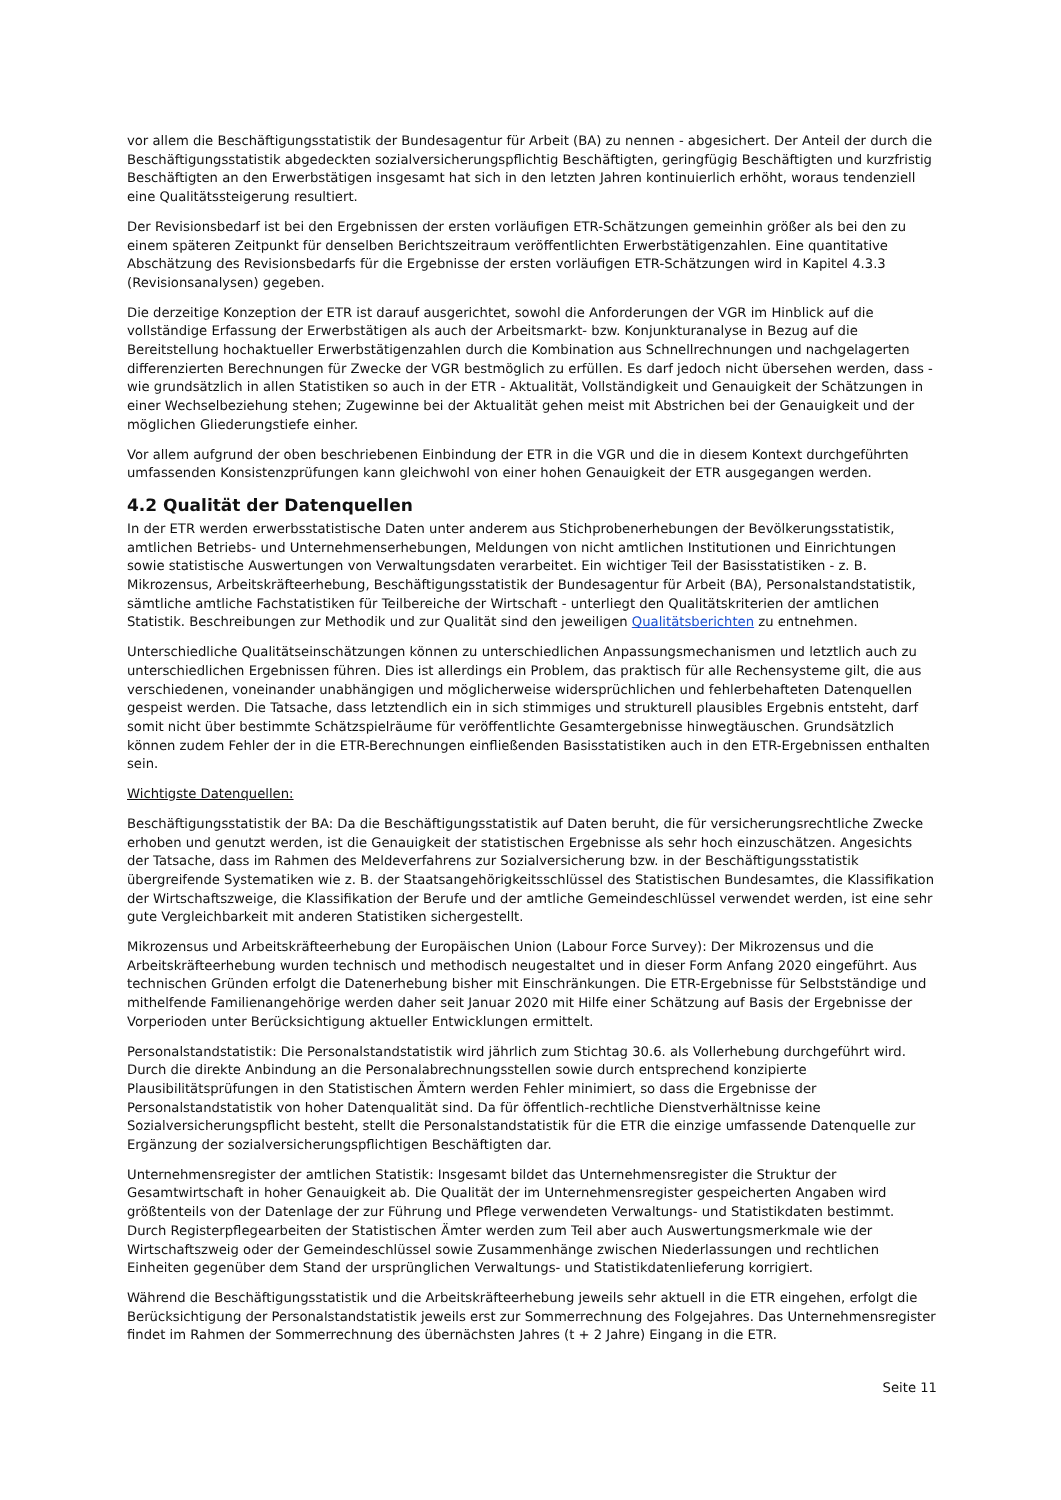vor allem die Beschäftigungsstatistik der Bundesagentur für Arbeit (BA) zu nennen - abgesichert. Der Anteil der durch die Beschäftigungsstatistik abgedeckten sozialversicherungspflichtig Beschäftigten, geringfügig Beschäftigten und kurzfristig Beschäftigten an den Erwerbstätigen insgesamt hat sich in den letzten Jahren kontinuierlich erhöht, woraus tendenziell eine Qualitätssteigerung resultiert.
Der Revisionsbedarf ist bei den Ergebnissen der ersten vorläufigen ETR-Schätzungen gemeinhin größer als bei den zu einem späteren Zeitpunkt für denselben Berichtszeitraum veröffentlichten Erwerbstätigenzahlen. Eine quantitative Abschätzung des Revisionsbedarfs für die Ergebnisse der ersten vorläufigen ETR-Schätzungen wird in Kapitel 4.3.3 (Revisionsanalysen) gegeben.
Die derzeitige Konzeption der ETR ist darauf ausgerichtet, sowohl die Anforderungen der VGR im Hinblick auf die vollständige Erfassung der Erwerbstätigen als auch der Arbeitsmarkt- bzw. Konjunkturanalyse in Bezug auf die Bereitstellung hochaktueller Erwerbstätigenzahlen durch die Kombination aus Schnellrechnungen und nachgelagerten differenzierten Berechnungen für Zwecke der VGR bestmöglich zu erfüllen. Es darf jedoch nicht übersehen werden, dass - wie grundsätzlich in allen Statistiken so auch in der ETR - Aktualität, Vollständigkeit und Genauigkeit der Schätzungen in einer Wechselbeziehung stehen; Zugewinne bei der Aktualität gehen meist mit Abstrichen bei der Genauigkeit und der möglichen Gliederungstiefe einher.
Vor allem aufgrund der oben beschriebenen Einbindung der ETR in die VGR und die in diesem Kontext durchgeführten umfassenden Konsistenzprüfungen kann gleichwohl von einer hohen Genauigkeit der ETR ausgegangen werden.
4.2 Qualität der Datenquellen
In der ETR werden erwerbsstatistische Daten unter anderem aus Stichprobenerhebungen der Bevölkerungsstatistik, amtlichen Betriebs- und Unternehmenserhebungen, Meldungen von nicht amtlichen Institutionen und Einrichtungen sowie statistische Auswertungen von Verwaltungsdaten verarbeitet. Ein wichtiger Teil der Basisstatistiken - z. B. Mikrozensus, Arbeitskräfteerhebung, Beschäftigungsstatistik der Bundesagentur für Arbeit (BA), Personalstandstatistik, sämtliche amtliche Fachstatistiken für Teilbereiche der Wirtschaft - unterliegt den Qualitätskriterien der amtlichen Statistik. Beschreibungen zur Methodik und zur Qualität sind den jeweiligen Qualitätsberichten zu entnehmen.
Unterschiedliche Qualitätseinschätzungen können zu unterschiedlichen Anpassungsmechanismen und letztlich auch zu unterschiedlichen Ergebnissen führen. Dies ist allerdings ein Problem, das praktisch für alle Rechensysteme gilt, die aus verschiedenen, voneinander unabhängigen und möglicherweise widersprüchlichen und fehlerbehafteten Datenquellen gespeist werden. Die Tatsache, dass letztendlich ein in sich stimmiges und strukturell plausibles Ergebnis entsteht, darf somit nicht über bestimmte Schätzspielräume für veröffentlichte Gesamtergebnisse hinwegtäuschen. Grundsätzlich können zudem Fehler der in die ETR-Berechnungen einfließenden Basisstatistiken auch in den ETR-Ergebnissen enthalten sein.
Wichtigste Datenquellen:
Beschäftigungsstatistik der BA: Da die Beschäftigungsstatistik auf Daten beruht, die für versicherungsrechtliche Zwecke erhoben und genutzt werden, ist die Genauigkeit der statistischen Ergebnisse als sehr hoch einzuschätzen. Angesichts der Tatsache, dass im Rahmen des Meldeverfahrens zur Sozialversicherung bzw. in der Beschäftigungsstatistik übergreifende Systematiken wie z. B. der Staatsangehörigkeitsschlüssel des Statistischen Bundesamtes, die Klassifikation der Wirtschaftszweige, die Klassifikation der Berufe und der amtliche Gemeindeschlüssel verwendet werden, ist eine sehr gute Vergleichbarkeit mit anderen Statistiken sichergestellt.
Mikrozensus und Arbeitskräfteerhebung der Europäischen Union (Labour Force Survey): Der Mikrozensus und die Arbeitskräfteerhebung wurden technisch und methodisch neugestaltet und in dieser Form Anfang 2020 eingeführt. Aus technischen Gründen erfolgt die Datenerhebung bisher mit Einschränkungen. Die ETR-Ergebnisse für Selbstständige und mithelfende Familienangehörige werden daher seit Januar 2020 mit Hilfe einer Schätzung auf Basis der Ergebnisse der Vorperioden unter Berücksichtigung aktueller Entwicklungen ermittelt.
Personalstandstatistik: Die Personalstandstatistik wird jährlich zum Stichtag 30.6. als Vollerhebung durchgeführt wird. Durch die direkte Anbindung an die Personalabrechnungsstellen sowie durch entsprechend konzipierte Plausibilitätsprüfungen in den Statistischen Ämtern werden Fehler minimiert, so dass die Ergebnisse der Personalstandstatistik von hoher Datenqualität sind. Da für öffentlich-rechtliche Dienstverhältnisse keine Sozialversicherungspflicht besteht, stellt die Personalstandstatistik für die ETR die einzige umfassende Datenquelle zur Ergänzung der sozialversicherungspflichtigen Beschäftigten dar.
Unternehmensregister der amtlichen Statistik: Insgesamt bildet das Unternehmensregister die Struktur der Gesamtwirtschaft in hoher Genauigkeit ab. Die Qualität der im Unternehmensregister gespeicherten Angaben wird größtenteils von der Datenlage der zur Führung und Pflege verwendeten Verwaltungs- und Statistikdaten bestimmt. Durch Registerpflegearbeiten der Statistischen Ämter werden zum Teil aber auch Auswertungsmerkmale wie der Wirtschaftszweig oder der Gemeindeschlüssel sowie Zusammenhänge zwischen Niederlassungen und rechtlichen Einheiten gegenüber dem Stand der ursprünglichen Verwaltungs- und Statistikdatenlieferung korrigiert.
Während die Beschäftigungsstatistik und die Arbeitskräfteerhebung jeweils sehr aktuell in die ETR eingehen, erfolgt die Berücksichtigung der Personalstandstatistik jeweils erst zur Sommerrechnung des Folgejahres. Das Unternehmensregister findet im Rahmen der Sommerrechnung des übernächsten Jahres (t + 2 Jahre) Eingang in die ETR.
Seite 11